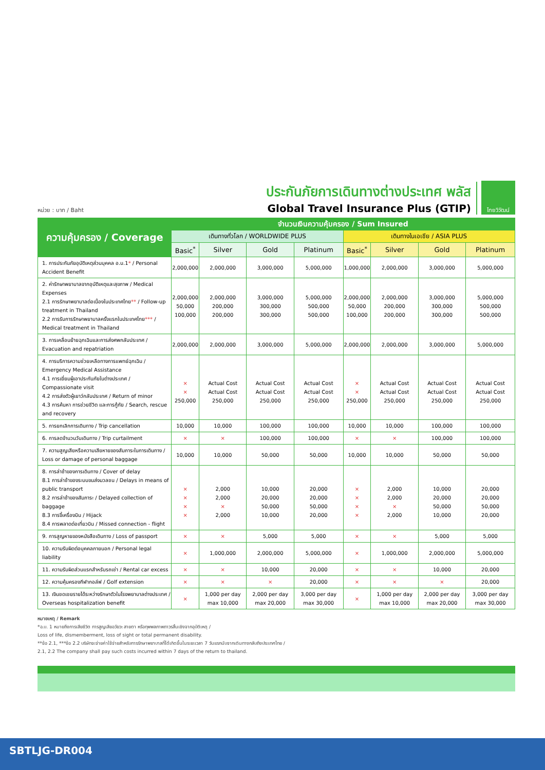หน่วย : บาท / Baht
ประกันภัยการเดินทางต่างประเทศ พลัส
Global Travel Insurance Plus (GTIP)
ไทยวิวัฒน์
| ความคุ้มครอง / Coverage | จำนวนเงินความคุ้มครอง / Sum Insured | | | | | | | |
| --- | --- | --- | --- | --- | --- | --- | --- | --- |
| | เดินทางทั่วโลก / WORLDWIDE PLUS | | | | เดินทางในเอเชีย / ASIA PLUS | | | |
| | Basic<sup>*</sup> | Silver | Gold | Platinum | Basic<sup>*</sup> | Silver | Gold | Platinum |
| 1. การประกันภัยอุบัติเหตุส่วนบุคคล อ.บ.1 * / Personal Accident Benefit | 2,000,000 | 2,000,000 | 3,000,000 | 5,000,000 | 1,000,000 | 2,000,000 | 3,000,000 | 5,000,000 |
| 2. ค่ารักษาพยาบาลจากอุบัติเหตุและสุขภาพ / Medical Expenses 2.1 การรักษาพยาบาลต่อเนื่องในประเทศไทย ** / Follow-up treatment in Thailand 2.2 การรับการรักษาพยาบาลครั้งแรกในประเทศไทย *** / Medical treatment in Thailand | 2,000,000 50,000 100,000 | 2,000,000 200,000 200,000 | 3,000,000 300,000 300,000 | 5,000,000 500,000 500,000 | 2,000,000 50,000 100,000 | 2,000,000 200,000 200,000 | 3,000,000 300,000 300,000 | 5,000,000 500,000 500,000 |
| 3. การเคลื่อนย้ายฉุกเฉินและการส่งศพกลับประเทศ / Evacuation and repatriation | 2,000,000 | 2,000,000 | 3,000,000 | 5,000,000 | 2,000,000 | 2,000,000 | 3,000,000 | 5,000,000 |
| 4. การบริการความช่วยเหลือทางการแพทย์ฉุกเฉิน / Emergency Medical Assistance 4.1 การเยี่ยมผู้เอาประกันภัยในต่างประเทศ / Compassionate visit 4.2 การส่งตัวผู้เยาว์กลับประเทศ / Return of minor 4.3 การค้นหา การช่วยชีวิต และการกู้ภัย / Search, rescue and recovery | × × 250,000 | Actual Cost Actual Cost 250,000 | Actual Cost Actual Cost 250,000 | Actual Cost Actual Cost 250,000 | × × 250,000 | Actual Cost Actual Cost 250,000 | Actual Cost Actual Cost 250,000 | Actual Cost Actual Cost 250,000 |
| 5. การยกเลิกการเดินทาง / Trip cancellation | 10,000 | 10,000 | 100,000 | 100,000 | 10,000 | 10,000 | 100,000 | 100,000 |
| 6. การลดจำนวนวันเดินทาง / Trip curtailment | × | × | 100,000 | 100,000 | × | × | 100,000 | 100,000 |
| 7. ความสูญเสียหรือความเสียหายของสัมภาระในการเดินทาง / Loss or damage of personal baggage | 10,000 | 10,000 | 50,000 | 50,000 | 10,000 | 10,000 | 50,000 | 50,000 |
| 8. การล่าช้าของการเดินทาง / Cover of delay 8.1 การล่าช้าของระบบขนส่งมวลชน / Delays in means of public transport 8.2 การล่าช้าของสัมภาระ / Delayed collection of baggage 8.3 การจี้เครื่องบิน / Hijack 8.4 การพลาดต่อเที่ยวบิน / Missed connection - flight | × × × × | 2,000 2,000 × 2,000 | 10,000 20,000 50,000 10,000 | 20,000 20,000 50,000 20,000 | × × × × | 2,000 2,000 × 2,000 | 10,000 20,000 50,000 10,000 | 20,000 20,000 50,000 20,000 |
| 9. การสูญหายของหนังสือเดินทาง / Loss of passport | × | × | 5,000 | 5,000 | × | × | 5,000 | 5,000 |
| 10. ความรับผิดต่อบุคคลภายนอก / Personal legal liability | × | 1,000,000 | 2,000,000 | 5,000,000 | × | 1,000,000 | 2,000,000 | 5,000,000 |
| 11. ความรับผิดส่วนแรกสำหรับรถเช่า / Rental car excess | × | × | 10,000 | 20,000 | × | × | 10,000 | 20,000 |
| 12. ความคุ้มครองกีฬากอล์ฟ / Golf extension | × | × | × | 20,000 | × | × | × | 20,000 |
| 13. เงินชดเชยรายได้ระหว่างรักษาตัวในโรงพยาบาลต่างประเทศ / Overseas hospitalization benefit | × | 1,000 per day max 10,000 | 2,000 per day max 20,000 | 3,000 per day max 30,000 | × | 1,000 per day max 10,000 | 2,000 per day max 20,000 | 3,000 per day max 30,000 |
หมายเหตุ / Remark
*อ.บ. 1 หมายถึงการเสียชีวิต การสูญเสียอวัยวะ สายตา หรือทุพพลภาพถาวรสิ้นเชิงจากอุบัติเหตุ /
Loss of life, dismemberment, loss of sight or total permanent disability.
**ข้อ 2.1, ***ข้อ 2.2 บริษัทจะจ่ายค่าใช้จ่ายสำหรับการรักษาพยาบาลที่ได้เกิดขึ้นในระยะเวลา 7 วันแรกนับจากเดินทางกลับถึงประเทศไทย /
2.1, 2.2 The company shall pay such costs incurred within 7 days of the return to thailand.
SBTLJG-DR004